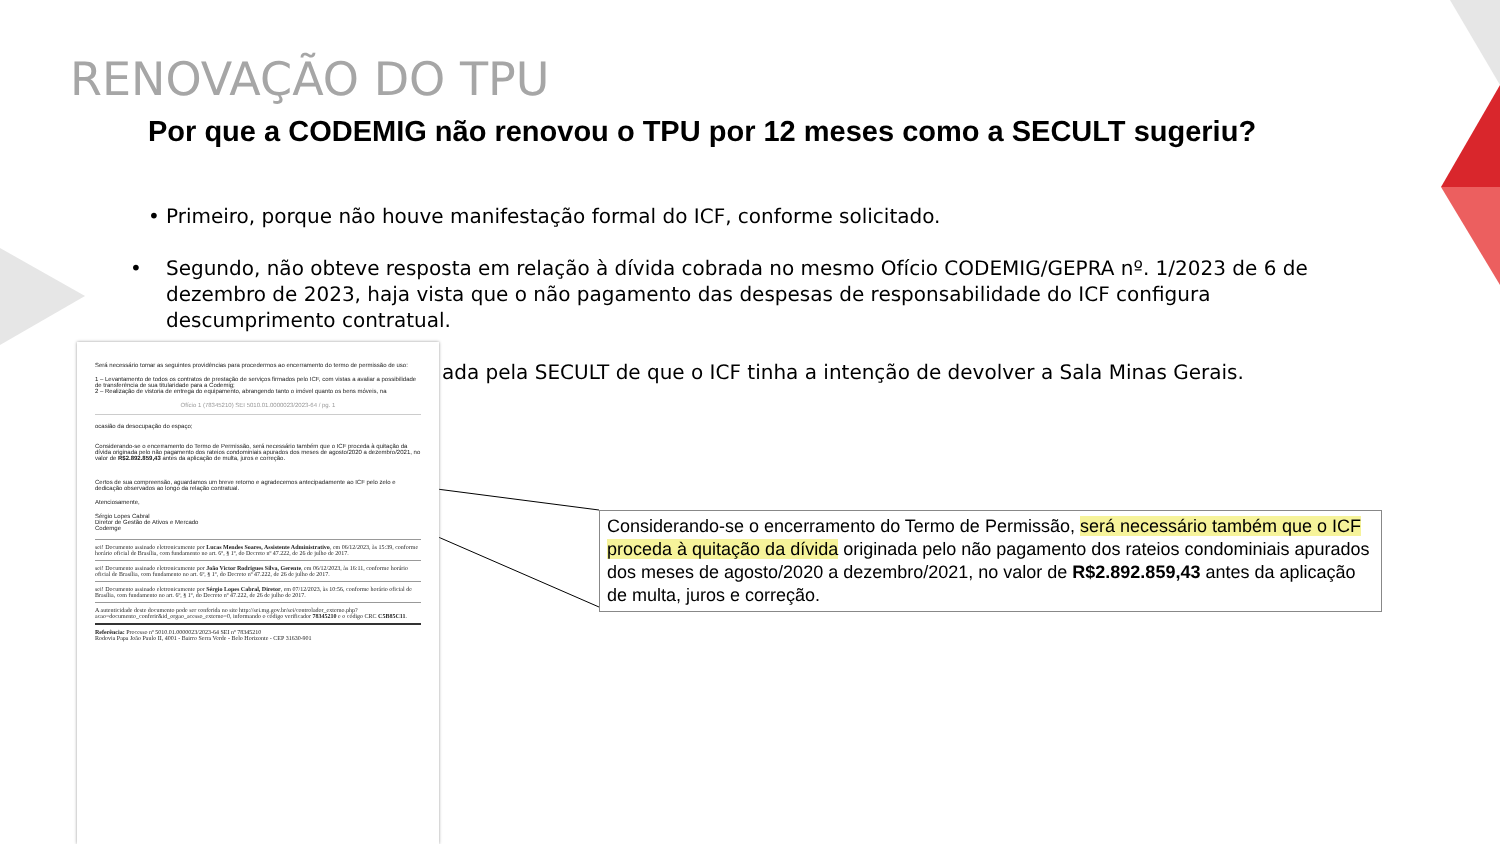RENOVAÇÃO DO TPU
Por que a CODEMIG não renovou o TPU por 12 meses como a SECULT sugeriu?
• Primeiro, porque não houve manifestação formal do ICF, conforme solicitado.
• Segundo, não obteve resposta em relação à dívida cobrada no mesmo Ofício CODEMIG/GEPRA nº. 1/2023 de 6 de dezembro de 2023, haja vista que o não pagamento das despesas de responsabilidade do ICF configura descumprimento contratual.
ada pela SECULT de que o ICF tinha a intenção de devolver a Sala Minas Gerais.
Será necessário tomar as seguintes providências para procedermos ao encerramento do termo de permissão de uso:
1 – Levantamento de todos os contratos de prestação de serviços firmados pelo ICF, com vistas a avaliar a possibilidade de transferência de sua titularidade para a Codemig;
2 – Realização de vistoria de entrega do equipamento, abrangendo tanto o imóvel quanto os bens móveis, na
Ofício 1 (78345210) SEI 5010.01.0000023/2023-64 / pg. 1
ocasião da desocupação do espaço;
Considerando-se o encerramento do Termo de Permissão, será necessário também que o ICF proceda à quitação da dívida originada pelo não pagamento dos rateios condominiais apurados dos meses de agosto/2020 a dezembro/2021, no valor de R$2.892.859,43 antes da aplicação de multa, juros e correção.
Certos de sua compreensão, aguardamos um breve retorno e agradecemos antecipadamente ao ICF pelo zelo e dedicação observados ao longo da relação contratual.
Atenciosamente,
Sérgio Lopes Cabral
Diretor de Gestão de Ativos e Mercado
Codemge
sei! Documento assinado eletronicamente por Lucas Mendes Soares, Assistente Administrativo, em 06/12/2023, às 15:39, conforme horário oficial de Brasília, com fundamento no art. 6º, § 1º, do Decreto nº 47.222, de 26 de julho de 2017.
sei! Documento assinado eletronicamente por João Victor Rodrigues Silva, Gerente, em 06/12/2023, às 16:11, conforme horário oficial de Brasília, com fundamento no art. 6º, § 1º, do Decreto nº 47.222, de 26 de julho de 2017.
sei! Documento assinado eletronicamente por Sérgio Lopes Cabral, Diretor, em 07/12/2023, às 10:56, conforme horário oficial de Brasília, com fundamento no art. 6º, § 1º, do Decreto nº 47.222, de 26 de julho de 2017.
A autenticidade deste documento pode ser conferida no site http://sei.mg.gov.br/sei/controlador_externo.php?acao=documento_conferir&id_orgao_acesso_externo=0, informando o código verificador 78345210 e o código CRC C5B85C11.
Referência: Processo nº 5010.01.0000023/2023-64 SEI nº 78345210
Rodovia Papa João Paulo II, 4001 - Bairro Serra Verde - Belo Horizonte - CEP 31630-901
Considerando-se o encerramento do Termo de Permissão, será necessário também que o ICF proceda à quitação da dívida originada pelo não pagamento dos rateios condominiais apurados dos meses de agosto/2020 a dezembro/2021, no valor de R$2.892.859,43 antes da aplicação de multa, juros e correção.